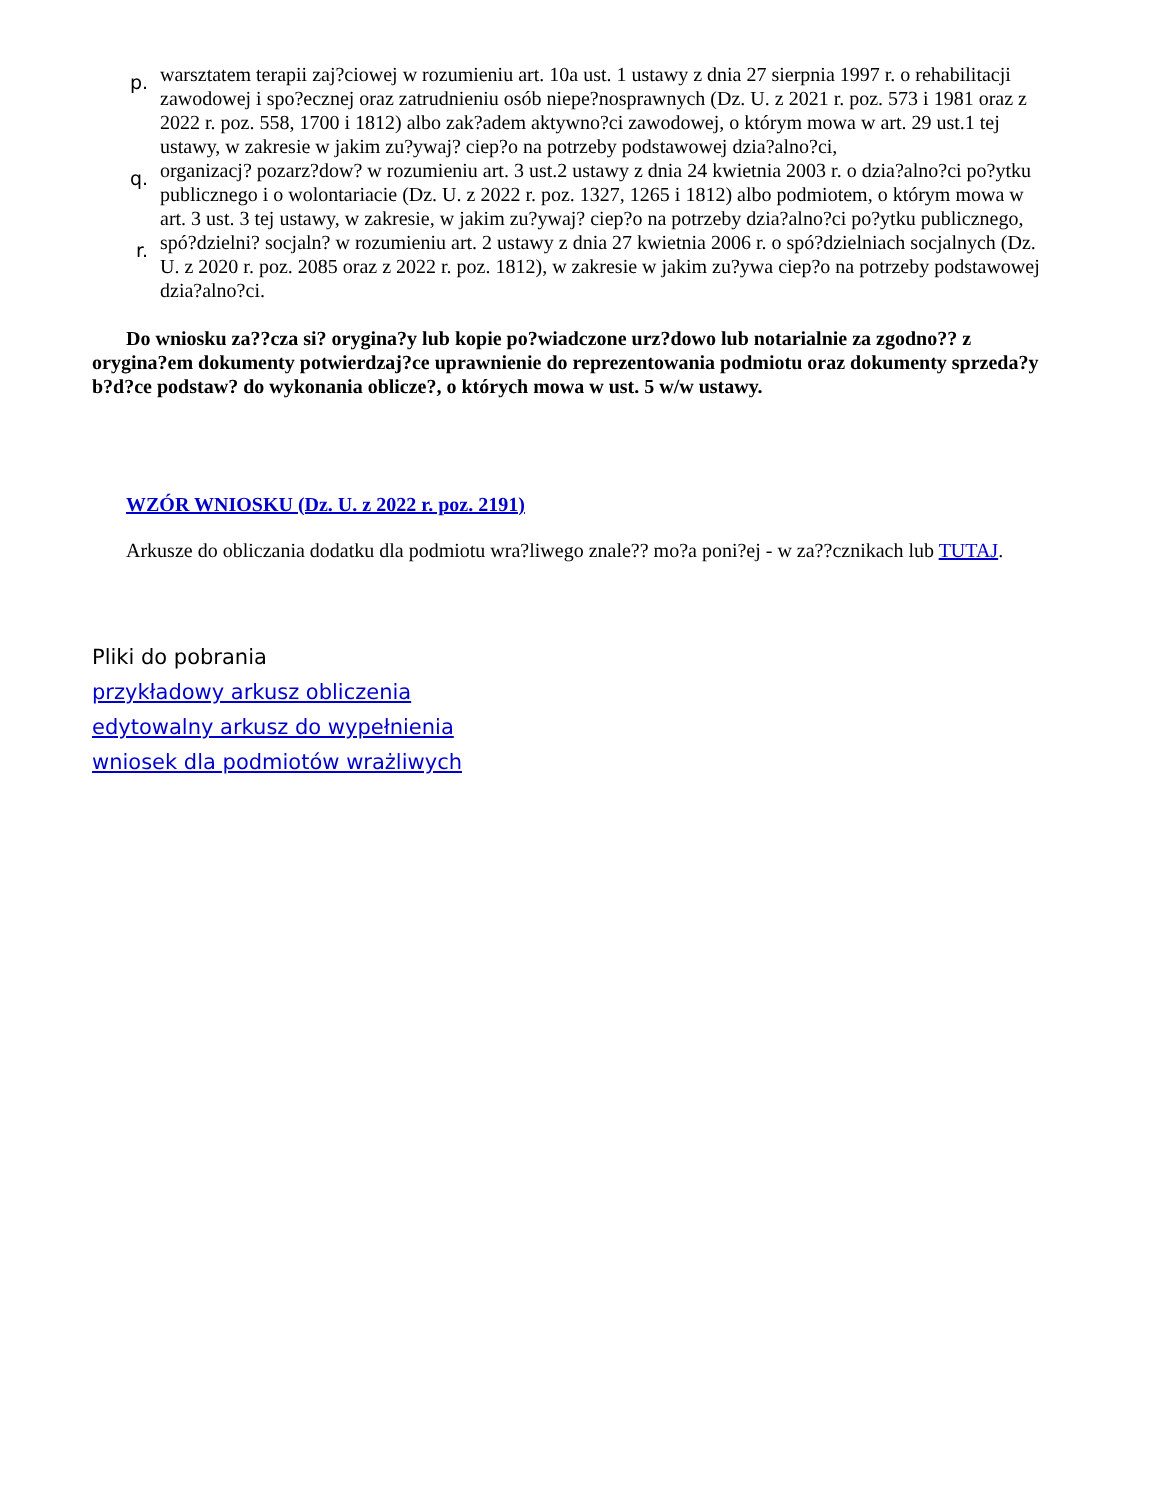p.
warsztatem terapii zaj?ciowej w rozumieniu art. 10a ust. 1 ustawy z dnia 27 sierpnia 1997 r. o rehabilitacji zawodowej i spo?ecznej oraz zatrudnieniu osób niepe?nosprawnych (Dz. U. z 2021 r. poz. 573 i 1981 oraz z 2022 r. poz. 558, 1700 i 1812) albo zak?adem aktywno?ci zawodowej, o którym mowa w art. 29 ust.1 tej ustawy, w zakresie w jakim zu?ywaj? ciep?o na potrzeby podstawowej dzia?alno?ci,
q.
organizacj? pozarz?dow? w rozumieniu art. 3 ust.2 ustawy z dnia 24 kwietnia 2003 r. o dzia?alno?ci po?ytku publicznego i o wolontariacie (Dz. U. z 2022 r. poz. 1327, 1265 i 1812) albo podmiotem, o którym mowa w art. 3 ust. 3 tej ustawy, w zakresie, w jakim zu?ywaj? ciep?o na potrzeby dzia?alno?ci po?ytku publicznego,
r.
spó?dzielni? socjaln? w rozumieniu art. 2 ustawy z dnia 27 kwietnia 2006 r. o spó?dzielniach socjalnych (Dz. U. z 2020 r. poz. 2085 oraz z 2022 r. poz. 1812), w zakresie w jakim zu?ywa ciep?o na potrzeby podstawowej dzia?alno?ci.
Do wniosku za??cza si? orygina?y lub kopie po?wiadczone urz?dowo lub notarialnie za zgodno?? z orygina?em dokumenty potwierdzaj?ce uprawnienie do reprezentowania podmiotu oraz dokumenty sprzeda?y b?d?ce podstaw? do wykonania oblicze?, o których mowa w ust. 5 w/w ustawy.
WZÓR WNIOSKU (Dz. U. z 2022 r. poz. 2191)
Arkusze do obliczania dodatku dla podmiotu wra?liwego znale?? mo?a poni?ej - w za??cznikach lub TUTAJ.
Pliki do pobrania
przykładowy arkusz obliczenia
edytowalny arkusz do wypełnienia
wniosek dla podmiotów wrażliwych